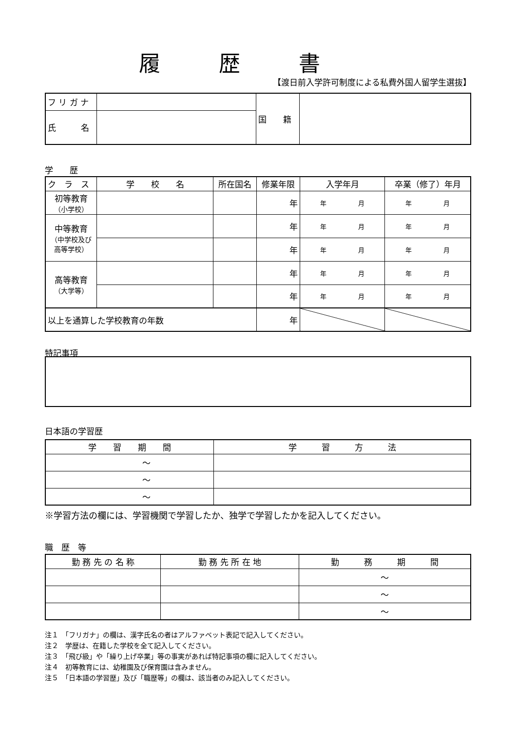履歴書
【渡日前入学許可制度による私費外国人留学生選抜】
| フ リ ガ ナ | | 国 籍 | |
| 氏 名 | | | |
学　　歴
| ク ラ ス | 学 校 名 | 所在国名 | 修業年限 | 入学年月 | 卒業（修了）年月 |
| 初等教育 （小学校） | | | 年 | 年 月 | 年 月 |
| 中等教育 （中学校及び 高等学校） | | | 年 | 年 月 | 年 月 |
| | | | 年 | 年 月 | 年 月 |
| 高等教育 （大学等） | | | 年 | 年 月 | 年 月 |
| | | | 年 | 年 月 | 年 月 |
| 以上を通算した学校教育の年数 | | | 年 | | |
特記事項
日本語の学習歴
| 学 習 期 間 | 学 習 方 法 |
| ～ | |
| ～ | |
| ～ | |
※学習方法の欄には、学習機関で学習したか、独学で学習したかを記入してください。
職　歴　等
| 勤 務 先 の 名 称 | 勤 務 先 所 在 地 | 勤 務 期 間 |
| | | ～ |
| | | ～ |
| | | ～ |
注１　「フリガナ」の欄は、漢字氏名の者はアルファベット表記で記入してください。
注２　学歴は、在籍した学校を全て記入してください。
注３　「飛び級」や「繰り上げ卒業」等の事実があれば特記事項の欄に記入してください。
注４　初等教育には、幼稚園及び保育園は含みません。
注５　「日本語の学習歴」及び「職歴等」の欄は、該当者のみ記入してください。